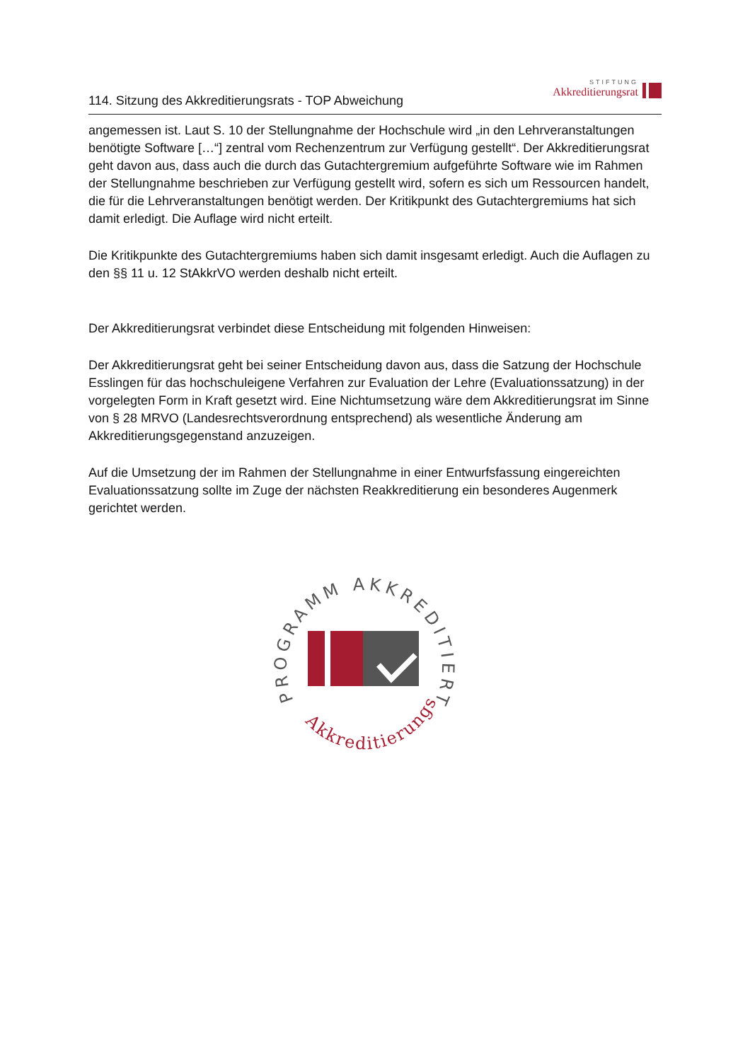114. Sitzung des Akkreditierungsrats - TOP Abweichung
STIFTUNG
Akkreditierungsrat
angemessen ist. Laut S. 10 der Stellungnahme der Hochschule wird „in den Lehrveranstaltungen benötigte Software […“] zentral vom Rechenzentrum zur Verfügung gestellt“. Der Akkreditierungsrat geht davon aus, dass auch die durch das Gutachtergremium aufgeführte Software wie im Rahmen der Stellungnahme beschrieben zur Verfügung gestellt wird, sofern es sich um Ressourcen handelt, die für die Lehrveranstaltungen benötigt werden. Der Kritikpunkt des Gutachtergremiums hat sich damit erledigt. Die Auflage wird nicht erteilt.
Die Kritikpunkte des Gutachtergremiums haben sich damit insgesamt erledigt. Auch die Auflagen zu den §§ 11 u. 12 StAkkrVO werden deshalb nicht erteilt.
Der Akkreditierungsrat verbindet diese Entscheidung mit folgenden Hinweisen:
Der Akkreditierungsrat geht bei seiner Entscheidung davon aus, dass die Satzung der Hochschule Esslingen für das hochschuleigene Verfahren zur Evaluation der Lehre (Evaluationssatzung) in der vorgelegten Form in Kraft gesetzt wird. Eine Nichtumsetzung wäre dem Akkreditierungsrat im Sinne von § 28 MRVO (Landesrechtsverordnung entsprechend) als wesentliche Änderung am Akkreditierungsgegenstand anzuzeigen.
Auf die Umsetzung der im Rahmen der Stellungnahme in einer Entwurfsfassung eingereichten Evaluationssatzung sollte im Zuge der nächsten Reakkreditierung ein besonderes Augenmerk gerichtet werden.
PROGRAMM AKKREDITIERT
Akkreditierungsrat